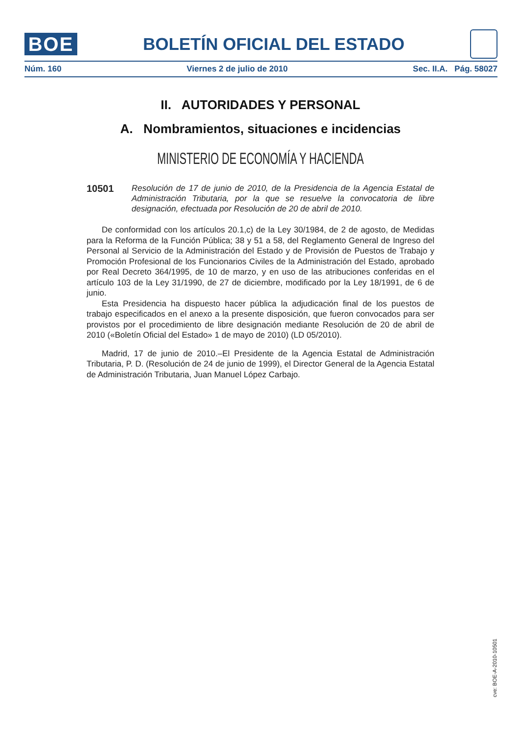BOE
BOLETÍN OFICIAL DEL ESTADO
Núm. 160 Viernes 2 de julio de 2010 Sec. II.A. Pág. 58027
II. AUTORIDADES Y PERSONAL
A. Nombramientos, situaciones e incidencias
MINISTERIO DE ECONOMÍA Y HACIENDA
10501
Resolución de 17 de junio de 2010, de la Presidencia de la Agencia Estatal de Administración Tributaria, por la que se resuelve la convocatoria de libre designación, efectuada por Resolución de 20 de abril de 2010.
De conformidad con los artículos 20.1,c) de la Ley 30/1984, de 2 de agosto, de Medidas para la Reforma de la Función Pública; 38 y 51 a 58, del Reglamento General de Ingreso del Personal al Servicio de la Administración del Estado y de Provisión de Puestos de Trabajo y Promoción Profesional de los Funcionarios Civiles de la Administración del Estado, aprobado por Real Decreto 364/1995, de 10 de marzo, y en uso de las atribuciones conferidas en el artículo 103 de la Ley 31/1990, de 27 de diciembre, modificado por la Ley 18/1991, de 6 de junio.
Esta Presidencia ha dispuesto hacer pública la adjudicación final de los puestos de trabajo especificados en el anexo a la presente disposición, que fueron convocados para ser provistos por el procedimiento de libre designación mediante Resolución de 20 de abril de 2010 («Boletín Oficial del Estado» 1 de mayo de 2010) (LD 05/2010).
Madrid, 17 de junio de 2010.–El Presidente de la Agencia Estatal de Administración Tributaria, P. D. (Resolución de 24 de junio de 1999), el Director General de la Agencia Estatal de Administración Tributaria, Juan Manuel López Carbajo.
cve: BOE-A-2010-10501